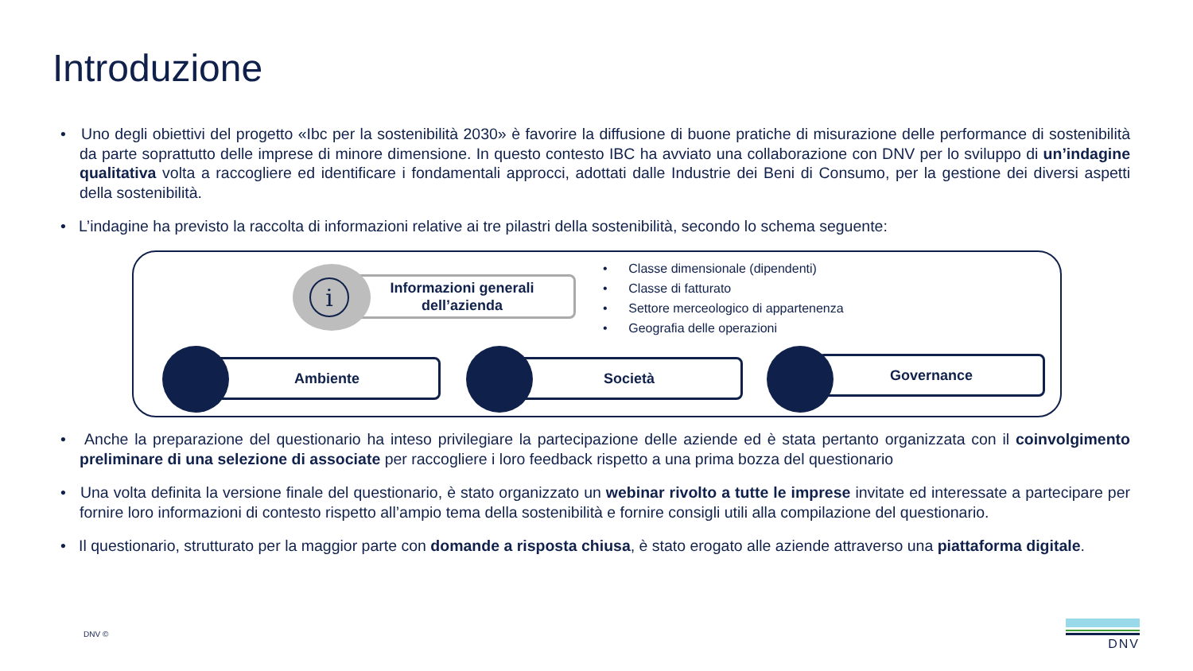Introduzione
• Uno degli obiettivi del progetto «Ibc per la sostenibilità 2030» è favorire la diffusione di buone pratiche di misurazione delle performance di sostenibilità da parte soprattutto delle imprese di minore dimensione. In questo contesto IBC ha avviato una collaborazione con DNV per lo sviluppo di un’indagine qualitativa volta a raccogliere ed identificare i fondamentali approcci, adottati dalle Industrie dei Beni di Consumo, per la gestione dei diversi aspetti della sostenibilità.
• L’indagine ha previsto la raccolta di informazioni relative ai tre pilastri della sostenibilità, secondo lo schema seguente:
Informazioni generali
dell’azienda
i
• Classe dimensionale (dipendenti)
• Classe di fatturato
• Settore merceologico di appartenenza
• Geografia delle operazioni
Ambiente Società Governance
• Anche la preparazione del questionario ha inteso privilegiare la partecipazione delle aziende ed è stata pertanto organizzata con il coinvolgimento preliminare di una selezione di associate per raccogliere i loro feedback rispetto a una prima bozza del questionario
• Una volta definita la versione finale del questionario, è stato organizzato un webinar rivolto a tutte le imprese invitate ed interessate a partecipare per fornire loro informazioni di contesto rispetto all’ampio tema della sostenibilità e fornire consigli utili alla compilazione del questionario.
• Il questionario, strutturato per la maggior parte con domande a risposta chiusa, è stato erogato alle aziende attraverso una piattaforma digitale.
DNV ©
DNV